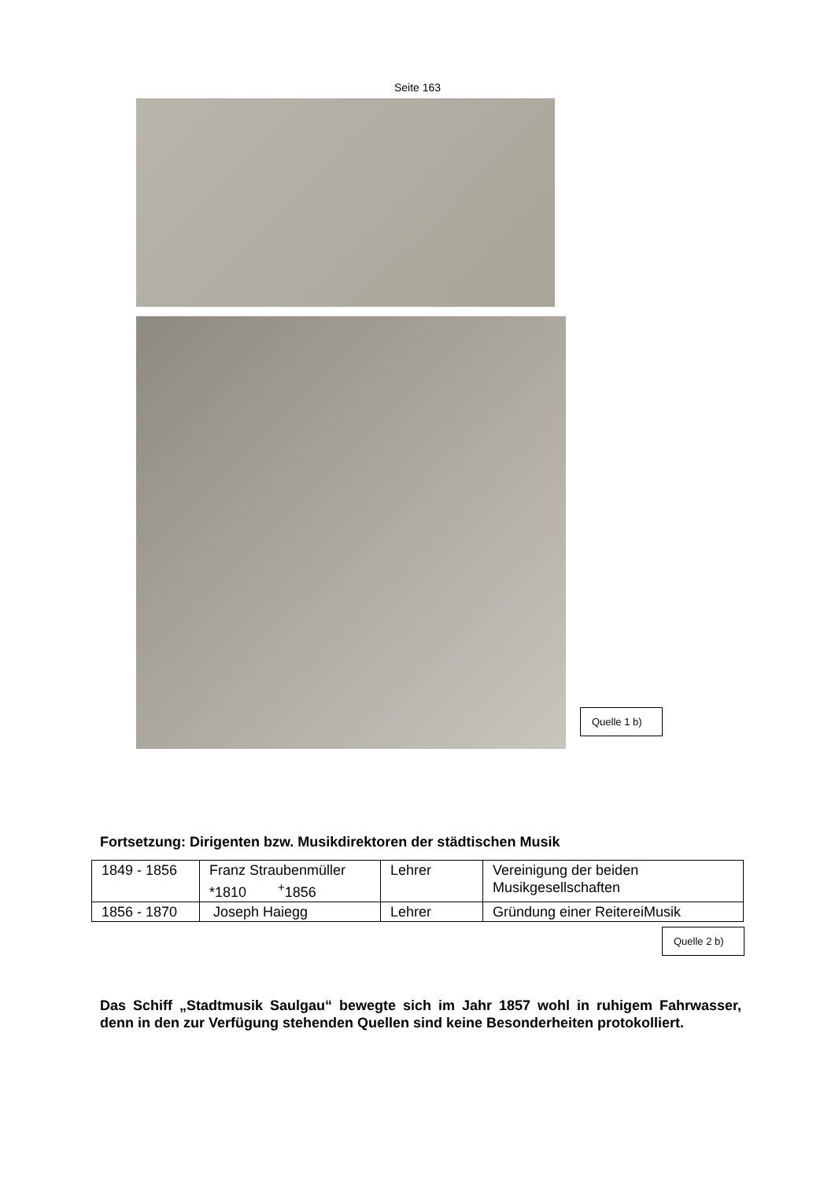Seite 163
Quelle 1 b)
Fortsetzung: Dirigenten bzw. Musikdirektoren der städtischen Musik
| 1849 - 1856 | Franz Straubenmüller *1810 <sup>+</sup>1856 | Lehrer | Vereinigung der beiden Musikgesellschaften |
| 1856 - 1870 | Joseph Haiegg | Lehrer | Gründung einer ReitereiMusik |
Quelle 2 b)
Das Schiff „Stadtmusik Saulgau“ bewegte sich im Jahr 1857 wohl in ruhigem Fahrwasser, denn in den zur Verfügung stehenden Quellen sind keine Besonderheiten protokolliert.